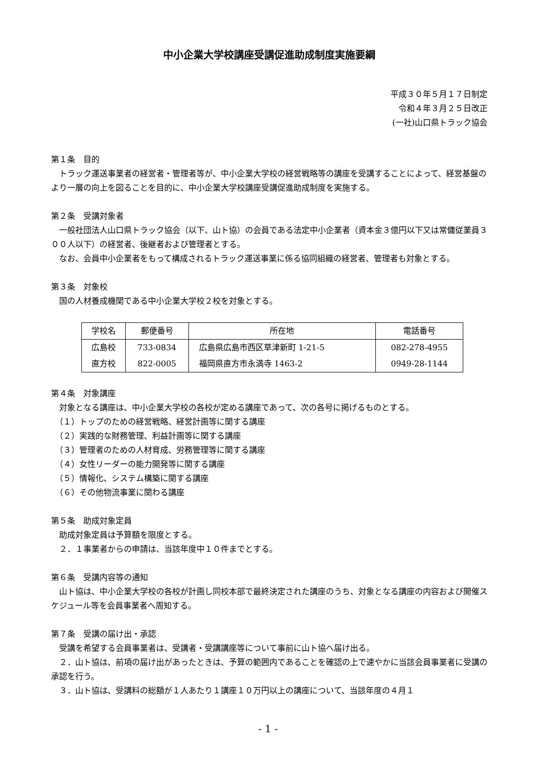中小企業大学校講座受講促進助成制度実施要綱
平成３０年５月１７日制定
令和４年３月２５日改正
(一社)山口県トラック協会
第１条　目的
トラック運送事業者の経営者・管理者等が、中小企業大学校の経営戦略等の講座を受講することによって、経営基盤のより一層の向上を図ることを目的に、中小企業大学校講座受講促進助成制度を実施する。
第２条　受講対象者
一般社団法人山口県トラック協会（以下、山ト協）の会員である法定中小企業者（資本金３億円以下又は常傭従業員３００人以下）の経営者、後継者および管理者とする。
なお、会員中小企業者をもって構成されるトラック運送事業に係る協同組織の経営者、管理者も対象とする。
第３条　対象校
国の人材養成機関である中小企業大学校２校を対象とする。
| 学校名 | 郵便番号 | 所在地 | 電話番号 |
| --- | --- | --- | --- |
| 広島校 | 733-0834 | 広島県広島市西区草津新町 1-21-5 | 082-278-4955 |
| 直方校 | 822-0005 | 福岡県直方市永満寺 1463-2 | 0949-28-1144 |
第４条　対象講座
対象となる講座は、中小企業大学校の各校が定める講座であって、次の各号に掲げるものとする。
　（１）トップのための経営戦略、経営計画等に関する講座
　（２）実践的な財務管理、利益計画等に関する講座
　（３）管理者のための人材育成、労務管理等に関する講座
　（４）女性リーダーの能力開発等に関する講座
　（５）情報化、システム構築に関する講座
　（６）その他物流事業に関わる講座
第５条　助成対象定員
助成対象定員は予算額を限度とする。
　２．１事業者からの申請は、当該年度中１０件までとする。
第６条　受講内容等の通知
山ト協は、中小企業大学校の各校が計画し同校本部で最終決定された講座のうち、対象となる講座の内容および開催スケジュール等を会員事業者へ周知する。
第７条　受講の届け出・承認
受講を希望する会員事業者は、受講者・受講講座等について事前に山ト協へ届け出る。
２．山ト協は、前項の届け出があったときは、予算の範囲内であることを確認の上で速やかに当該会員事業者に受講の承認を行う。
３．山ト協は、受講料の総額が１人あたり１講座１０万円以上の講座について、当該年度の４月１
- 1 -